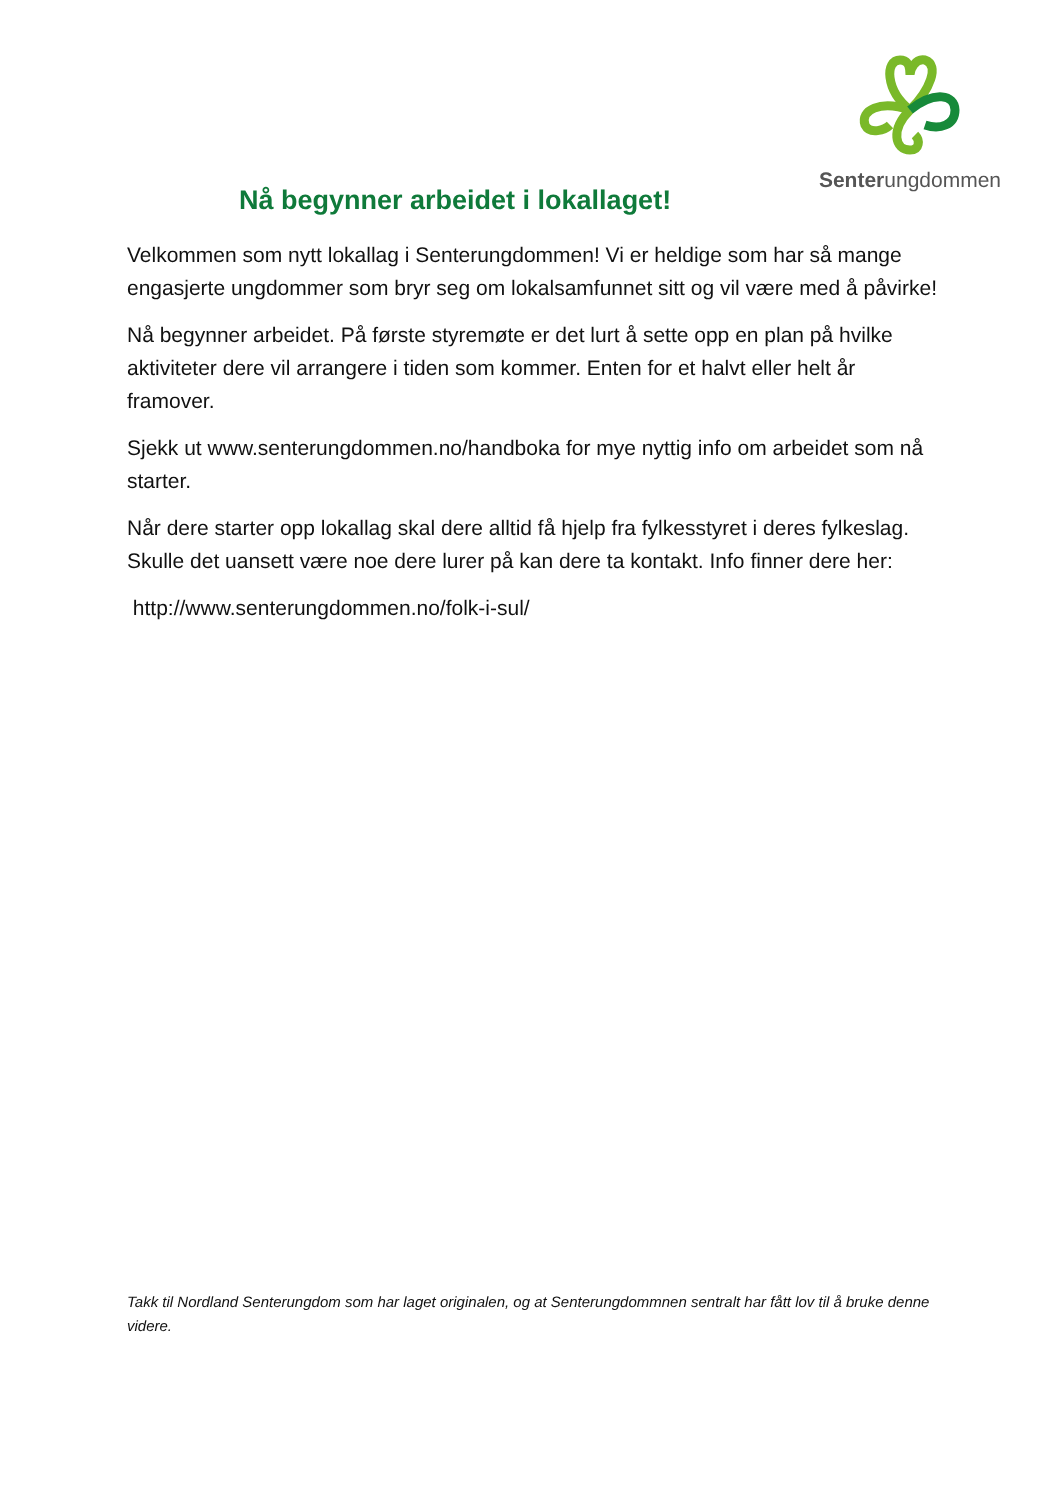Senterungdommen
Nå begynner arbeidet i lokallaget!
Velkommen som nytt lokallag i Senterungdommen! Vi er heldige som har så mange engasjerte ungdommer som bryr seg om lokalsamfunnet sitt og vil være med å påvirke!
Nå begynner arbeidet. På første styremøte er det lurt å sette opp en plan på hvilke aktiviteter dere vil arrangere i tiden som kommer. Enten for et halvt eller helt år framover.
Sjekk ut www.senterungdommen.no/handboka for mye nyttig info om arbeidet som nå starter.
Når dere starter opp lokallag skal dere alltid få hjelp fra fylkesstyret i deres fylkeslag. Skulle det uansett være noe dere lurer på kan dere ta kontakt. Info finner dere her:
http://www.senterungdommen.no/folk-i-sul/
Takk til Nordland Senterungdom som har laget originalen, og at Senterungdommnen sentralt har fått lov til å bruke denne videre.